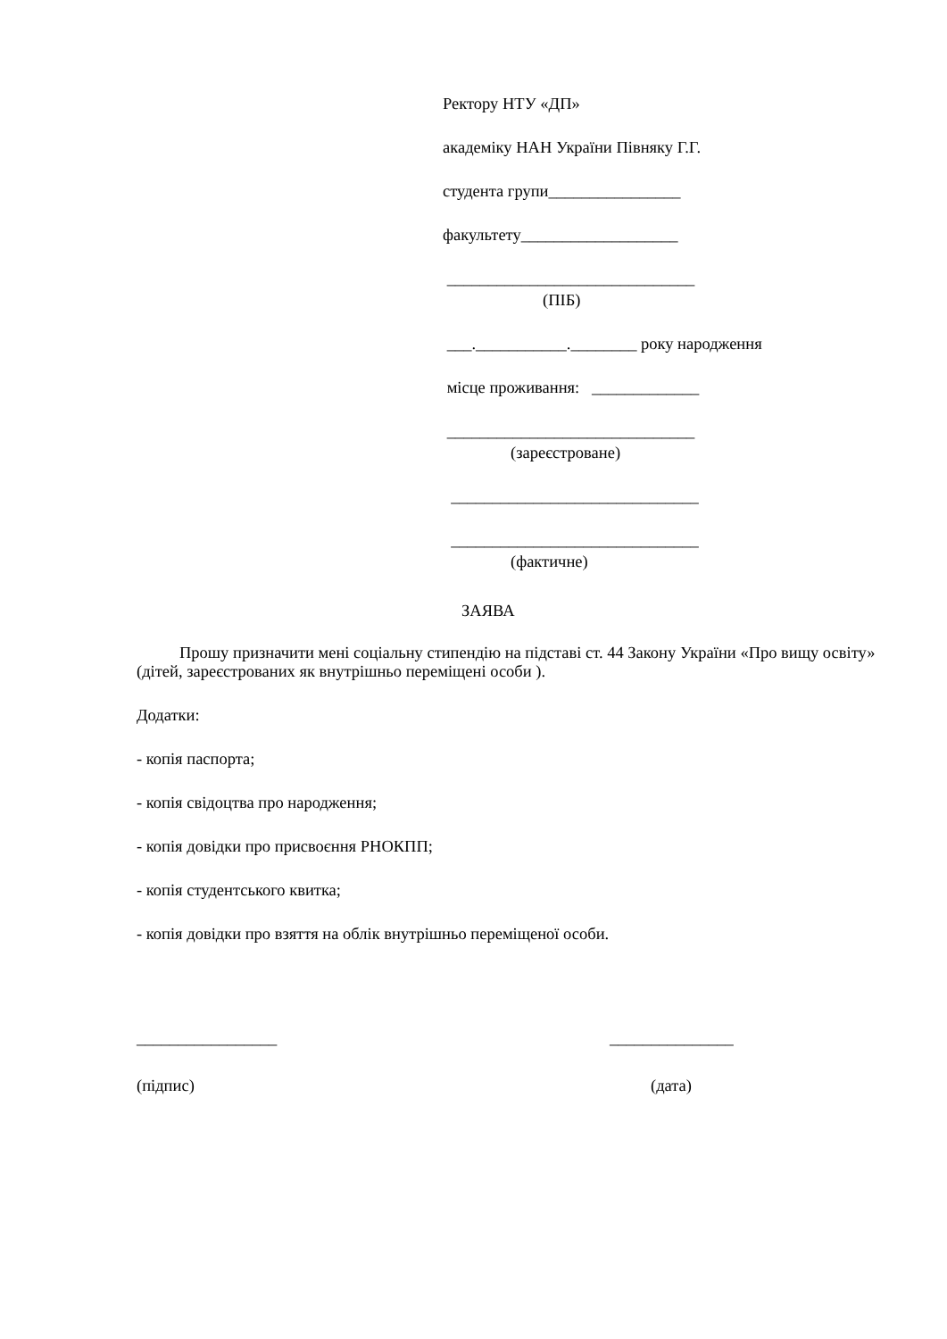Ректору НТУ «ДП»
академіку НАН України Півняку Г.Г.
студента групи________________
факультету___________________
______________________________
(ПІБ)
___.___________.________ року народження
місце проживання: _____________
______________________________
(зареєстроване)
______________________________
______________________________
(фактичне)
ЗАЯВА
Прошу призначити мені соціальну стипендію на підставі ст. 44 Закону України «Про вищу освіту» (дітей, зареєстрованих як внутрішньо переміщені особи ).
Додатки:
- копія паспорта;
- копія свідоцтва про народження;
- копія довідки про присвоєння РНОКПП;
- копія студентського квитка;
- копія довідки про взяття на облік внутрішньо переміщеної особи.
_________________ _______________
(підпис) (дата)